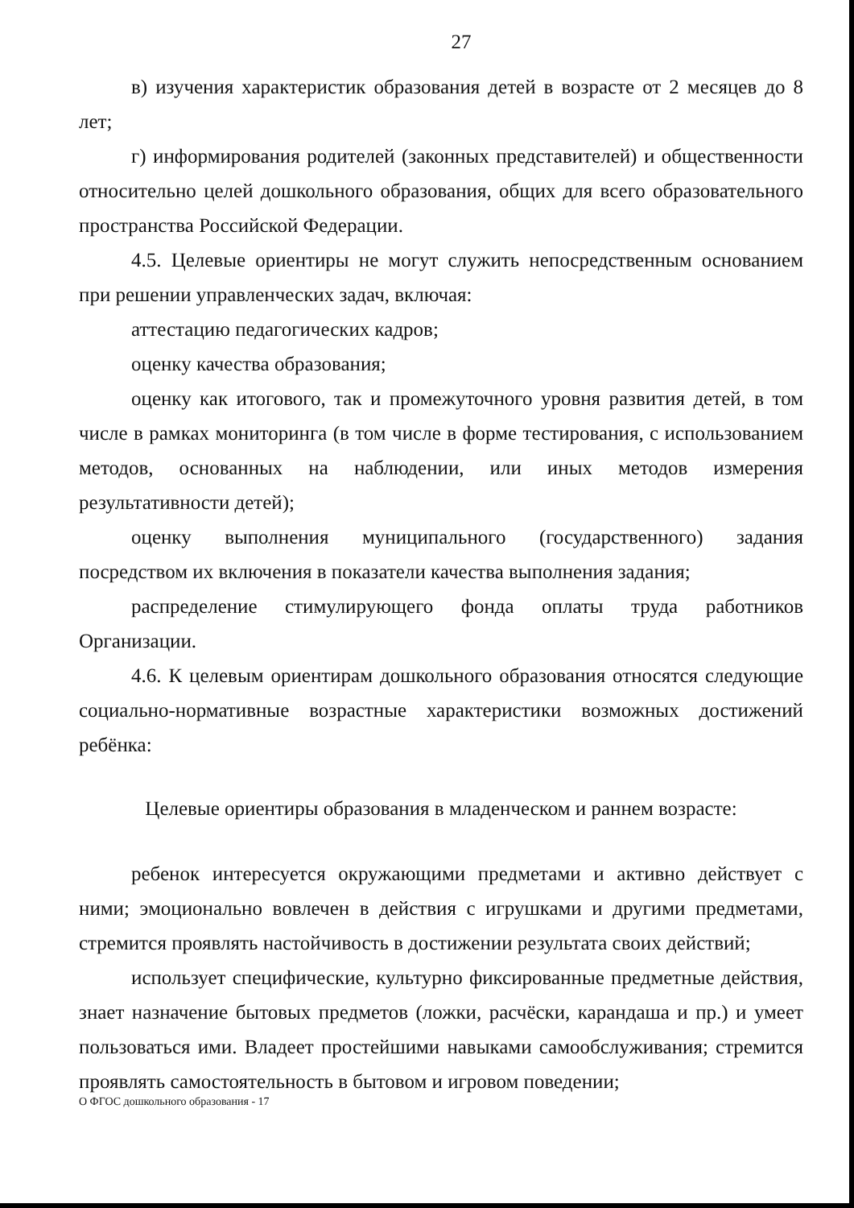27
в) изучения характеристик образования детей в возрасте от 2 месяцев до 8 лет;
г) информирования родителей (законных представителей) и общественности относительно целей дошкольного образования, общих для всего образовательного пространства Российской Федерации.
4.5. Целевые ориентиры не могут служить непосредственным основанием при решении управленческих задач, включая:
аттестацию педагогических кадров;
оценку качества образования;
оценку как итогового, так и промежуточного уровня развития детей, в том числе в рамках мониторинга (в том числе в форме тестирования, с использованием методов, основанных на наблюдении, или иных методов измерения результативности детей);
оценку выполнения муниципального (государственного) задания посредством их включения в показатели качества выполнения задания;
распределение стимулирующего фонда оплаты труда работников Организации.
4.6. К целевым ориентирам дошкольного образования относятся следующие социально-нормативные возрастные характеристики возможных достижений ребёнка:
Целевые ориентиры образования в младенческом и раннем возрасте:
ребенок интересуется окружающими предметами и активно действует с ними; эмоционально вовлечен в действия с игрушками и другими предметами, стремится проявлять настойчивость в достижении результата своих действий;
использует специфические, культурно фиксированные предметные действия, знает назначение бытовых предметов (ложки, расчёски, карандаша и пр.) и умеет пользоваться ими. Владеет простейшими навыками самообслуживания; стремится проявлять самостоятельность в бытовом и игровом поведении;
О ФГОС дошкольного образования - 17